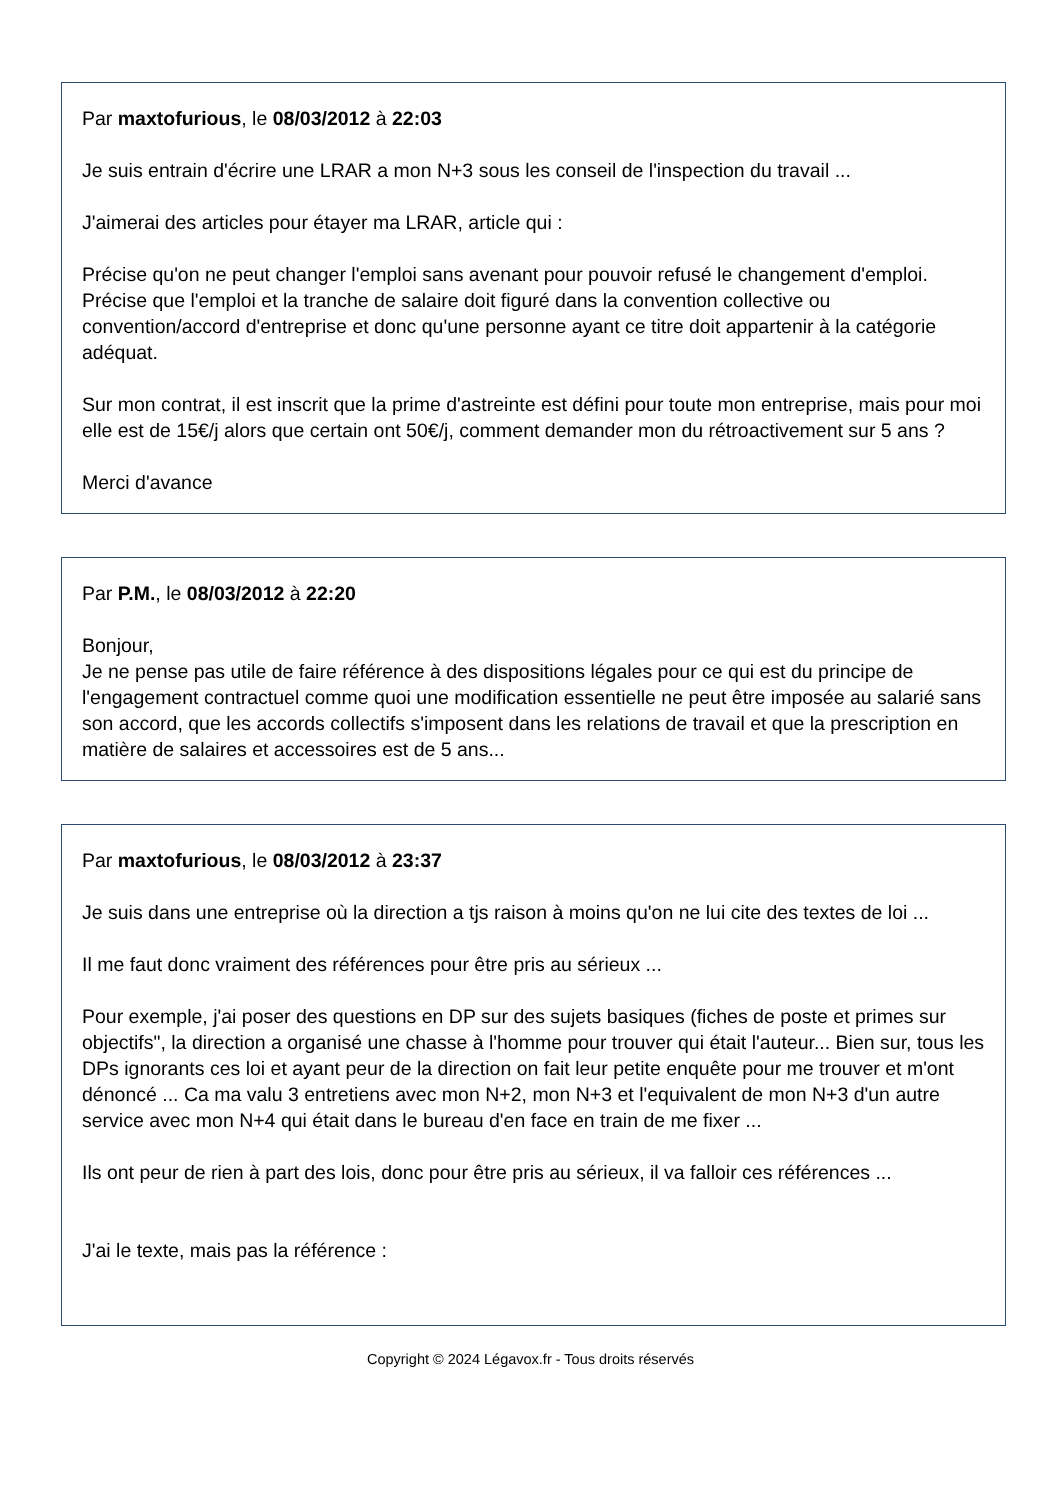Par maxtofurious, le 08/03/2012 à 22:03
Je suis entrain d'écrire une LRAR a mon N+3 sous les conseil de l'inspection du travail ...
J'aimerai des articles pour étayer ma LRAR, article qui :
Précise qu'on ne peut changer l'emploi sans avenant pour pouvoir refusé le changement d'emploi.
Précise que l'emploi et la tranche de salaire doit figuré dans la convention collective ou convention/accord d'entreprise et donc qu'une personne ayant ce titre doit appartenir à la catégorie adéquat.
Sur mon contrat, il est inscrit que la prime d'astreinte est défini pour toute mon entreprise, mais pour moi elle est de 15€/j alors que certain ont 50€/j, comment demander mon du rétroactivement sur 5 ans ?
Merci d'avance
Par P.M., le 08/03/2012 à 22:20
Bonjour,
Je ne pense pas utile de faire référence à des dispositions légales pour ce qui est du principe de l'engagement contractuel comme quoi une modification essentielle ne peut être imposée au salarié sans son accord, que les accords collectifs s'imposent dans les relations de travail et que la prescription en matière de salaires et accessoires est de 5 ans...
Par maxtofurious, le 08/03/2012 à 23:37
Je suis dans une entreprise où la direction a tjs raison à moins qu'on ne lui cite des textes de loi ...
Il me faut donc vraiment des références pour être pris au sérieux ...
Pour exemple, j'ai poser des questions en DP sur des sujets basiques (fiches de poste et primes sur objectifs", la direction a organisé une chasse à l'homme pour trouver qui était l'auteur... Bien sur, tous les DPs ignorants ces loi et ayant peur de la direction on fait leur petite enquête pour me trouver et m'ont dénoncé ... Ca ma valu 3 entretiens avec mon N+2, mon N+3 et l'equivalent de mon N+3 d'un autre service avec mon N+4 qui était dans le bureau d'en face en train de me fixer ...
Ils ont peur de rien à part des lois, donc pour être pris au sérieux, il va falloir ces références ...
J'ai le texte, mais pas la référence :
Copyright © 2024 Légavox.fr - Tous droits réservés